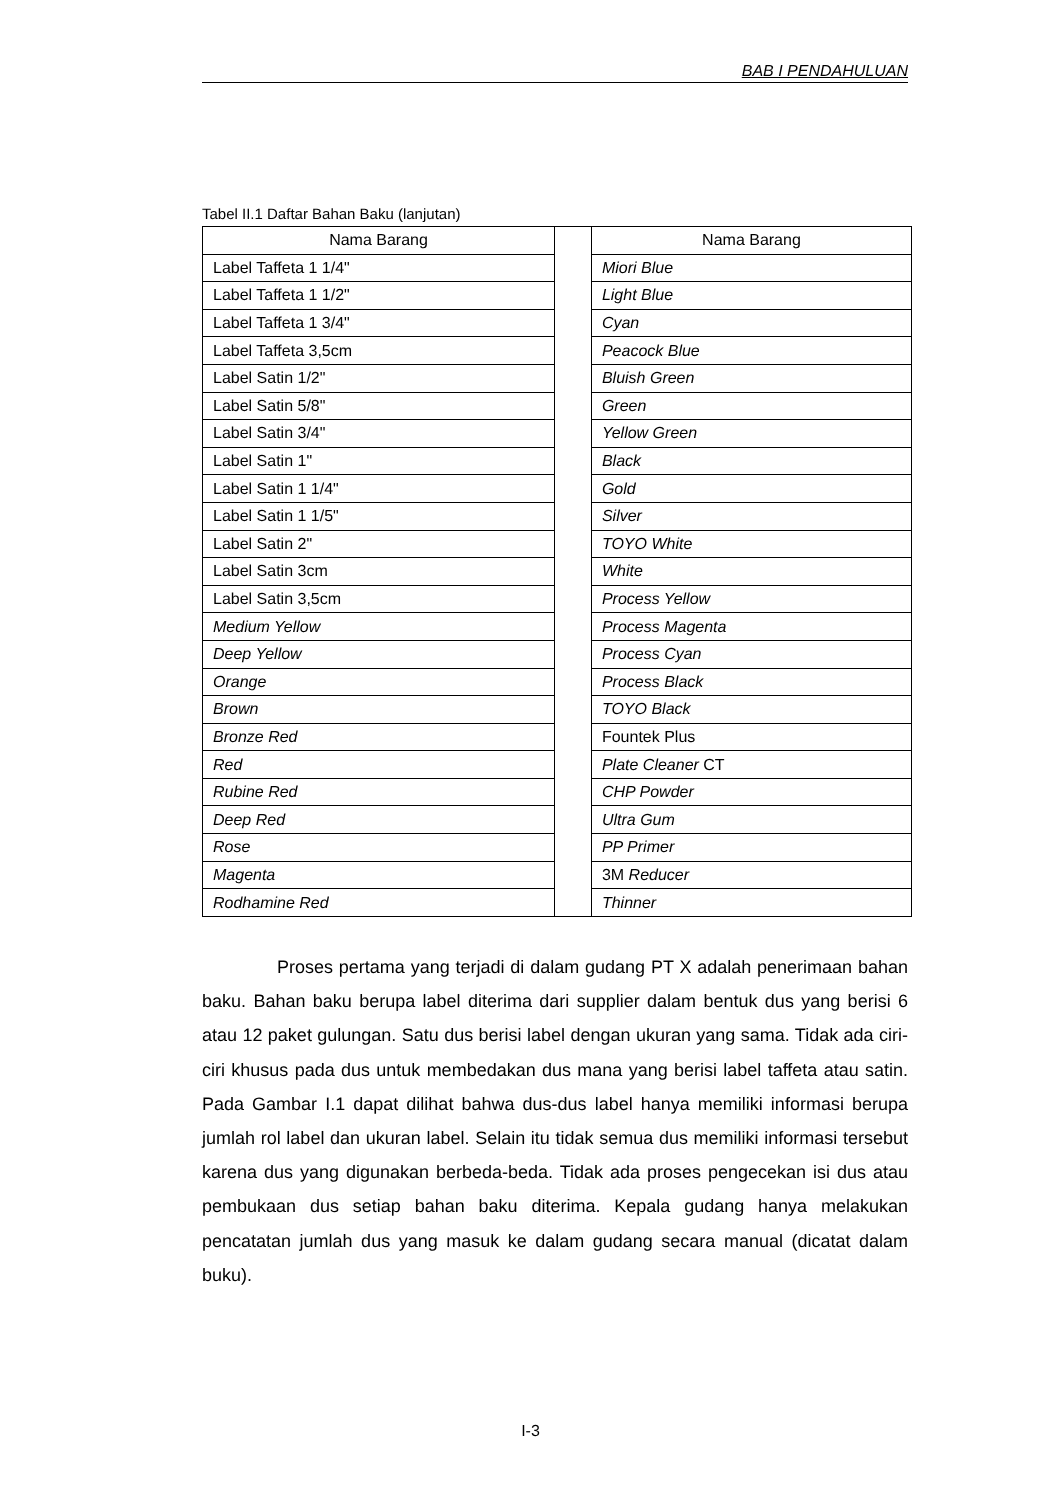BAB I PENDAHULUAN
Tabel II.1 Daftar Bahan Baku (lanjutan)
| Nama Barang |
| --- |
| Label Taffeta 1 1/4" |
| Label Taffeta 1 1/2" |
| Label Taffeta 1 3/4" |
| Label Taffeta 3,5cm |
| Label Satin 1/2" |
| Label Satin 5/8" |
| Label Satin 3/4" |
| Label Satin 1" |
| Label Satin 1 1/4" |
| Label Satin 1 1/5" |
| Label Satin 2" |
| Label Satin 3cm |
| Label Satin 3,5cm |
| Medium Yellow |
| Deep Yellow |
| Orange |
| Brown |
| Bronze Red |
| Red |
| Rubine Red |
| Deep Red |
| Rose |
| Magenta |
| Rodhamine Red |
| Nama Barang |
| --- |
| Miori Blue |
| Light Blue |
| Cyan |
| Peacock Blue |
| Bluish Green |
| Green |
| Yellow Green |
| Black |
| Gold |
| Silver |
| TOYO White |
| White |
| Process Yellow |
| Process Magenta |
| Process Cyan |
| Process Black |
| TOYO Black |
| Fountek Plus |
| Plate Cleaner CT |
| CHP Powder |
| Ultra Gum |
| PP Primer |
| 3M Reducer |
| Thinner |
Proses pertama yang terjadi di dalam gudang PT X adalah penerimaan bahan baku. Bahan baku berupa label diterima dari supplier dalam bentuk dus yang berisi 6 atau 12 paket gulungan. Satu dus berisi label dengan ukuran yang sama. Tidak ada ciri-ciri khusus pada dus untuk membedakan dus mana yang berisi label taffeta atau satin. Pada Gambar I.1 dapat dilihat bahwa dus-dus label hanya memiliki informasi berupa jumlah rol label dan ukuran label. Selain itu tidak semua dus memiliki informasi tersebut karena dus yang digunakan berbeda-beda. Tidak ada proses pengecekan isi dus atau pembukaan dus setiap bahan baku diterima. Kepala gudang hanya melakukan pencatatan jumlah dus yang masuk ke dalam gudang secara manual (dicatat dalam buku).
I-3